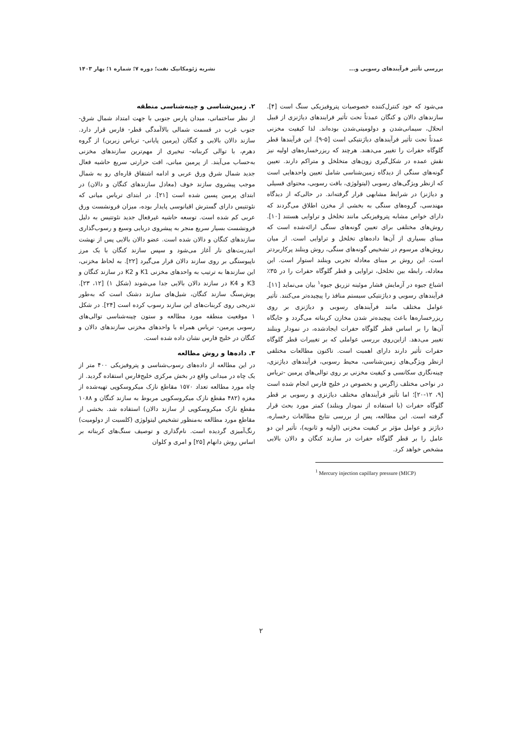بررسی تأثیر فرآیندهای رسوبی و... نشریه ژئومکانیک نفت؛ دوره ۷؛ شماره ۱؛ بهار ۱۴۰۳
می‌شود که خود کنترل‌کننده خصوصیات پتروفیزیکی سنگ است [۴]. سازندهای دالان و کنگان عمدتاً تحت تأثیر فرایندهای دیاژنزی از قبیل انحلال، سیمانی‌شدن و دولومیتی‌شدن بوده‌اند. لذا کیفیت مخزنی عمدتاً تحت تأثیر فرآیندهای دیاژنتیکی است [۵-۹]. این فرآیندها قطر گلوگاه حفرات را تغییر می‌دهند. هرچند که ریزرخساره‌های اولیه نیز نقش عمده در شکل‌گیری زون‌های متخلخل و متراکم دارند. تعیین گونه‌های سنگی از دیدگاه زمین‌شناسی شامل تعیین واحدهایی است که ازنظر ویژگی‌های رسوبی (لیتولوژی، بافت رسوبی، محتوای فسیلی و دیاژنز) در شرایط مشابهی قرار گرفته‌اند. در حالی‌که از دیدگاه مهندسی، گروه‌های سنگی به بخشی از مخزن اطلاق می‌گردند که دارای خواص مشابه پتروفیزیکی مانند تخلخل و تراوایی هستند [۱۰]. روش‌های مختلفی برای تعیین گونه‌های سنگی ارائه‌شده است که مبنای بسیاری از آن‌ها داده‌های تخلخل و تراوایی است. از میان روش‌های مرسوم در تشخیص گونه‌های سنگی، روش وینلند پرکاربردتر است. این روش بر مبنای معادله تجربی وینلند استوار است. این معادله، رابطه بین تخلخل، تراوایی و قطر گلوگاه حفرات را در ۳۵٪ اشباع جیوه در آزمایش فشار موئینه تزریق جیوه<sup>۱</sup> بیان می‌نماید [۱۱]. فرآیندهای رسوبی و دیاژنتیکی سیستم منافذ را پیچیده‌تر می‌کنند. تأثیر عوامل مختلف مانند فرآیندهای رسوبی و دیاژنزی بر روی ریزرخساره‌ها باعث پیچیده‌تر شدن مخازن کربناته می‌گردد و جایگاه آن‌ها را بر اساس قطر گلوگاه حفرات ایجادشده، در نمودار وینلند تغییر می‌دهد. ازاین‌روی بررسی عواملی که بر تغییرات قطر گلوگاه حفرات تأثیر دارند دارای اهمیت است. تاکنون مطالعات مختلفی ازنظر ویژگی‌های زمین‌شناسی، محیط رسوبی، فرآیندهای دیاژنزی، چینه‌نگاری سکانسی و کیفیت مخزنی بر روی توالی‌های پرمین -تریاس در نواحی مختلف زاگرس و بخصوص در خلیج فارس انجام شده است [۹، ۱۲-۲۰]؛ اما تأثیر فرآیندهای مختلف دیاژنزی و رسوبی بر قطر گلوگاه حفرات (با استفاده از نمودار وینلند) کمتر مورد بحث قرار گرفته است. این مطالعه، پس از بررسی نتایج مطالعات رخساره، دیاژنز و عوامل مؤثر بر کیفیت مخزنی (اولیه و ثانویه)، تأثیر این دو عامل را بر قطر گلوگاه حفرات در سازند کنگان و دالان بالایی مشخص خواهد کرد.
<sup>1</sup> Mercury injection capillary pressure (MICP)
۲. زمین‌شناسی و چینه‌شناسی منطقه
از نظر ساختمانی، میدان پارس جنوبی با جهت امتداد شمال شرق- جنوب غرب در قسمت شمالی بالاآمدگی قطر- فارس قرار دارد. سازند دالان بالایی و کنگان (پرمین پایانی- تریاس زیرین) از گروه دهرم، با توالی کربناته- تبخیری از مهم‌ترین سازندهای مخزنی به‌حساب می‌آیند. از پرمین میانی، افت حرارتی سریع حاشیه فعال جدید شمال شرق ورق عربی و ادامه اشتقاق قاره‌ای رو به شمال موجب پیشروی سازند خوف (معادل سازندهای کنگان و دالان) در ابتدای پرمین پسین شده است [۲۱]. در ابتدای تریاس میانی که نئوتتیس دارای گسترش اقیانوسی پایدار بوده، میزان فرونشست ورق عربی کم شده است. توسعه حاشیه غیرفعال جدید نئوتتیس به دلیل فرونشست بسیار سریع منجر به پیشروی دریایی وسیع و رسوب‌گذاری سازندهای کنگان و دالان شده است. عضو دالان بالایی پس از نهشت انیدریت‌های نار آغاز می‌شود و سپس سازند کنگان با یک مرز ناپیوستگی بر روی سازند دالان قرار می‌گیرد [۲۲]. به لحاظ مخزنی، این سازندها به ترتیب به واحدهای مخزنی K1 و K2 در سازند کنگان و K3 و K4 در سازند دالان بالایی جدا می‌شوند (شکل ۱) [۱۲، ۲۳]. پوش‌سنگ سازند کنگان، شیل‌های سازند دشتک است که به‌طور تدریجی روی کربنات‌های این سازند رسوب کرده است [۲۴]. در شکل ۱ موقعیت منطقه مورد مطالعه و ستون چینه‌شناسی توالی‌های رسوبی پرمین- تریاس همراه با واحدهای مخزنی سازندهای دالان و کنگان در خلیج فارس نشان داده شده است.
۳. داده‌ها و روش مطالعه
در این مطالعه از داده‌های رسوب‌شناسی و پتروفیزیکی ۴۰۰ متر از یک چاه در میدانی واقع در بخش مرکزی خلیج‌فارس استفاده گردید. از چاه مورد مطالعه تعداد ۱۵۷۰ مقاطع نازک میکروسکوپی تهیه‌شده از مغزه (۴۸۲ مقطع نازک میکروسکوپی مربوط به سازند کنگان و ۱۰۸۸ مقطع نازک میکروسکوپی از سازند دالان) استفاده شد. بخشی از مقاطع مورد مطالعه به‌منظور تشخیص لیتولوژی (کلسیت از دولومیت) رنگ‌آمیزی گردیده است. نام‌گذاری و توصیف سنگ‌های کربناته بر اساس روش دانهام [۲۵] و امری و کلوان
۲